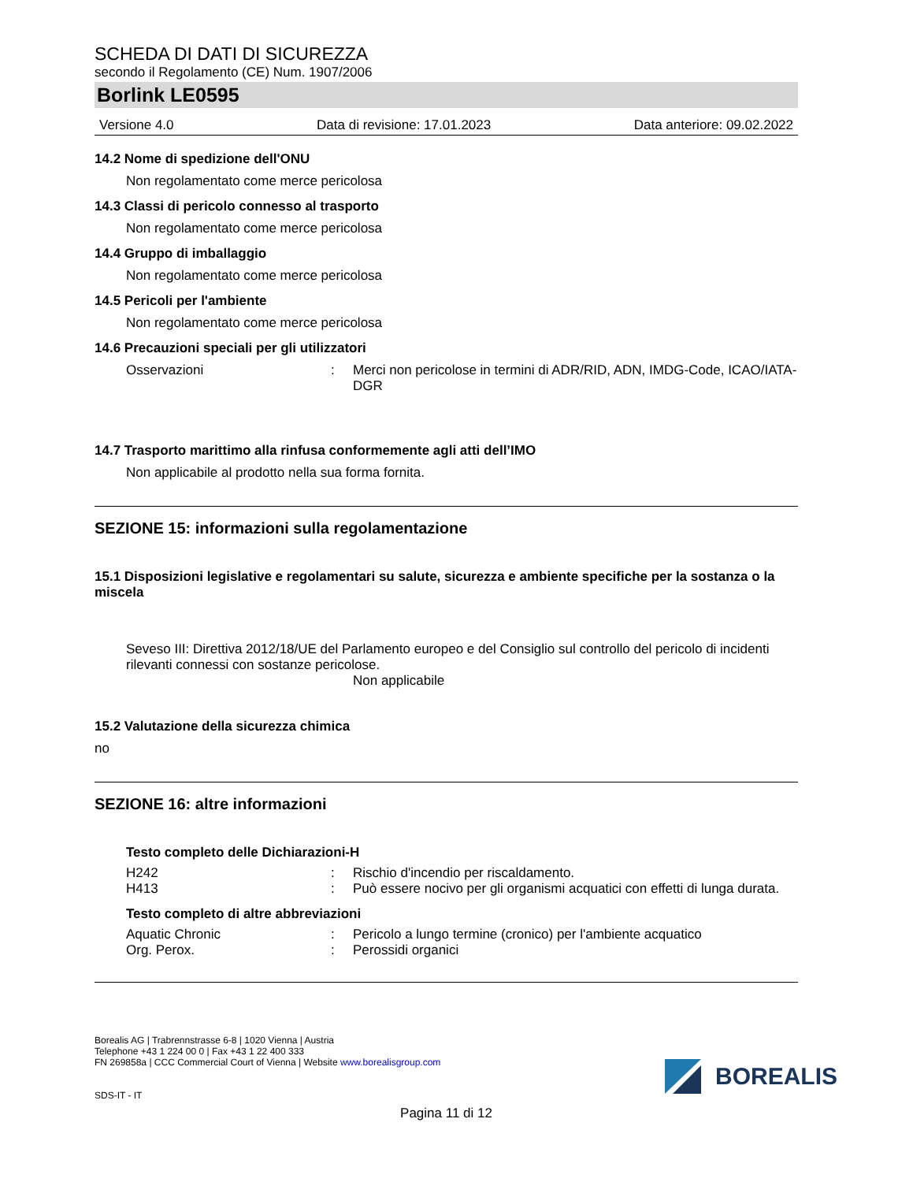SCHEDA DI DATI DI SICUREZZA
secondo il Regolamento (CE) Num. 1907/2006
Borlink LE0595
Versione 4.0 Data di revisione: 17.01.2023 Data anteriore: 09.02.2022
14.2 Nome di spedizione dell'ONU
Non regolamentato come merce pericolosa
14.3 Classi di pericolo connesso al trasporto
Non regolamentato come merce pericolosa
14.4 Gruppo di imballaggio
Non regolamentato come merce pericolosa
14.5 Pericoli per l'ambiente
Non regolamentato come merce pericolosa
14.6 Precauzioni speciali per gli utilizzatori
Osservazioni: Merci non pericolose in termini di ADR/RID, ADN, IMDG-Code, ICAO/IATA-DGR
14.7 Trasporto marittimo alla rinfusa conformemente agli atti dell’IMO
Non applicabile al prodotto nella sua forma fornita.
SEZIONE 15: informazioni sulla regolamentazione
15.1 Disposizioni legislative e regolamentari su salute, sicurezza e ambiente specifiche per la sostanza o la miscela
Seveso III: Direttiva 2012/18/UE del Parlamento europeo e del Consiglio sul controllo del pericolo di incidenti rilevanti connessi con sostanze pericolose.
Non applicabile
15.2 Valutazione della sicurezza chimica
no
SEZIONE 16: altre informazioni
Testo completo delle Dichiarazioni-H
H242: Rischio d'incendio per riscaldamento.
H413: Può essere nocivo per gli organismi acquatici con effetti di lunga durata.
Testo completo di altre abbreviazioni
Aquatic Chronic: Pericolo a lungo termine (cronico) per l'ambiente acquatico
Org. Perox.: Perossidi organici
Borealis AG | Trabrennstrasse 6-8 | 1020 Vienna | Austria
Telephone +43 1 224 00 0 | Fax +43 1 22 400 333
FN 269858a | CCC Commercial Court of Vienna | Website www.borealisgroup.com
SDS-IT - IT
BOREALIS
Pagina 11 di 12